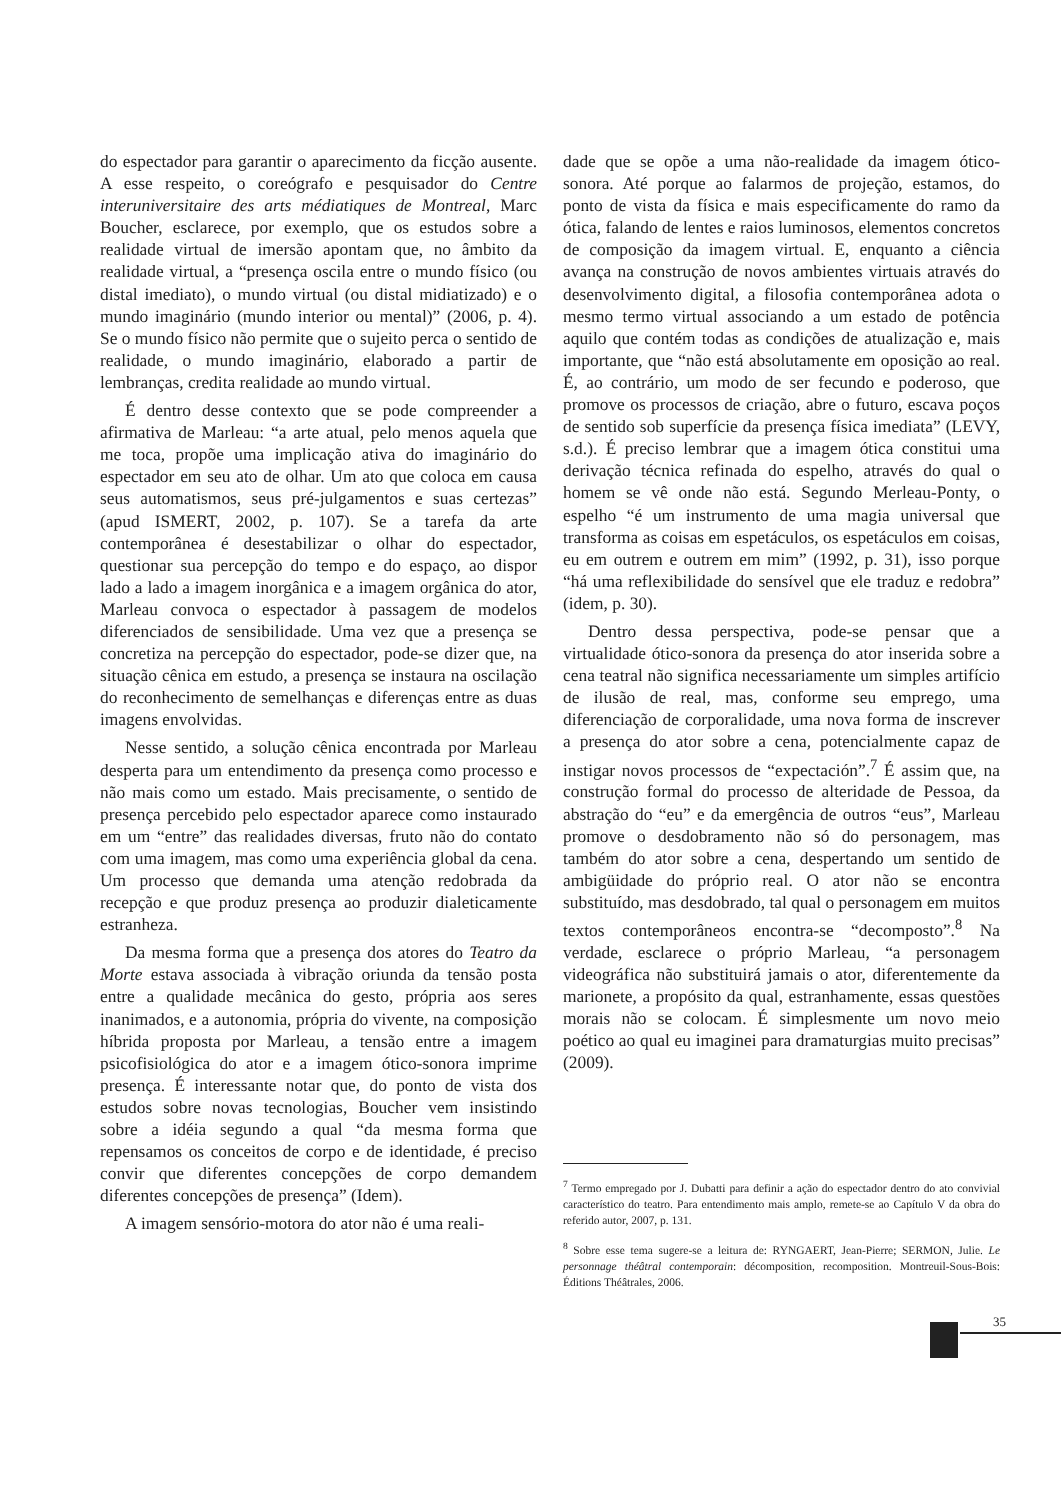do espectador para garantir o aparecimento da ficção ausente. A esse respeito, o coreógrafo e pesquisador do Centre interuniversitaire des arts médiatiques de Montreal, Marc Boucher, esclarece, por exemplo, que os estudos sobre a realidade virtual de imersão apontam que, no âmbito da realidade virtual, a “presença oscila entre o mundo físico (ou distal imediato), o mundo virtual (ou distal midiatizado) e o mundo imaginário (mundo interior ou mental)” (2006, p. 4). Se o mundo físico não permite que o sujeito perca o sentido de realidade, o mundo imaginário, elaborado a partir de lembranças, credita realidade ao mundo virtual.
É dentro desse contexto que se pode compreender a afirmativa de Marleau: “a arte atual, pelo menos aquela que me toca, propõe uma implicação ativa do imaginário do espectador em seu ato de olhar. Um ato que coloca em causa seus automatismos, seus pré-julgamentos e suas certezas” (apud ISMERT, 2002, p. 107). Se a tarefa da arte contemporânea é desestabilizar o olhar do espectador, questionar sua percepção do tempo e do espaço, ao dispor lado a lado a imagem inorgânica e a imagem orgânica do ator, Marleau convoca o espectador à passagem de modelos diferenciados de sensibilidade. Uma vez que a presença se concretiza na percepção do espectador, pode-se dizer que, na situação cênica em estudo, a presença se instaura na oscilação do reconhecimento de semelhanças e diferenças entre as duas imagens envolvidas.
Nesse sentido, a solução cênica encontrada por Marleau desperta para um entendimento da presença como processo e não mais como um estado. Mais precisamente, o sentido de presença percebido pelo espectador aparece como instaurado em um “entre” das realidades diversas, fruto não do contato com uma imagem, mas como uma experiência global da cena. Um processo que demanda uma atenção redobrada da recepção e que produz presença ao produzir dialeticamente estranheza.
Da mesma forma que a presença dos atores do Teatro da Morte estava associada à vibração oriunda da tensão posta entre a qualidade mecânica do gesto, própria aos seres inanimados, e a autonomia, própria do vivente, na composição híbrida proposta por Marleau, a tensão entre a imagem psicofisiológica do ator e a imagem ótico-sonora imprime presença. É interessante notar que, do ponto de vista dos estudos sobre novas tecnologias, Boucher vem insistindo sobre a idéia segundo a qual “da mesma forma que repensamos os conceitos de corpo e de identidade, é preciso convir que diferentes concepções de corpo demandem diferentes concepções de presença” (Idem).
A imagem sensório-motora do ator não é uma reali-
dade que se opõe a uma não-realidade da imagem ótico-sonora. Até porque ao falarmos de projeção, estamos, do ponto de vista da física e mais especificamente do ramo da ótica, falando de lentes e raios luminosos, elementos concretos de composição da imagem virtual. E, enquanto a ciência avança na construção de novos ambientes virtuais através do desenvolvimento digital, a filosofia contemporânea adota o mesmo termo virtual associando a um estado de potência aquilo que contém todas as condições de atualização e, mais importante, que “não está absolutamente em oposição ao real. É, ao contrário, um modo de ser fecundo e poderoso, que promove os processos de criação, abre o futuro, escava poços de sentido sob superfície da presença física imediata” (LEVY, s.d.). É preciso lembrar que a imagem ótica constitui uma derivação técnica refinada do espelho, através do qual o homem se vê onde não está. Segundo Merleau-Ponty, o espelho “é um instrumento de uma magia universal que transforma as coisas em espetáculos, os espetáculos em coisas, eu em outrem e outrem em mim” (1992, p. 31), isso porque “há uma reflexibilidade do sensível que ele traduz e redobra” (idem, p. 30).
Dentro dessa perspectiva, pode-se pensar que a virtualidade ótico-sonora da presença do ator inserida sobre a cena teatral não significa necessariamente um simples artifício de ilusão de real, mas, conforme seu emprego, uma diferenciação de corporalidade, uma nova forma de inscrever a presença do ator sobre a cena, potencialmente capaz de instigar novos processos de “expectación”.<sup>7</sup> É assim que, na construção formal do processo de alteridade de Pessoa, da abstração do “eu” e da emergência de outros “eus”, Marleau promove o desdobramento não só do personagem, mas também do ator sobre a cena, despertando um sentido de ambigüidade do próprio real. O ator não se encontra substituído, mas desdobrado, tal qual o personagem em muitos textos contemporâneos encontra-se “decomposto”.<sup>8</sup> Na verdade, esclarece o próprio Marleau, “a personagem videográfica não substituirá jamais o ator, diferentemente da marionete, a propósito da qual, estranhamente, essas questões morais não se colocam. É simplesmente um novo meio poético ao qual eu imaginei para dramaturgias muito precisas” (2009).
<sup>7</sup> Termo empregado por J. Dubatti para definir a ação do espectador dentro do ato convivial característico do teatro. Para entendimento mais amplo, remete-se ao Capítulo V da obra do referido autor, 2007, p. 131.
<sup>8</sup> Sobre esse tema sugere-se a leitura de: RYNGAERT, Jean-Pierre; SERMON, Julie. Le personnage théâtral contemporain: décomposition, recomposition. Montreuil-Sous-Bois: Éditions Théâtrales, 2006.
35